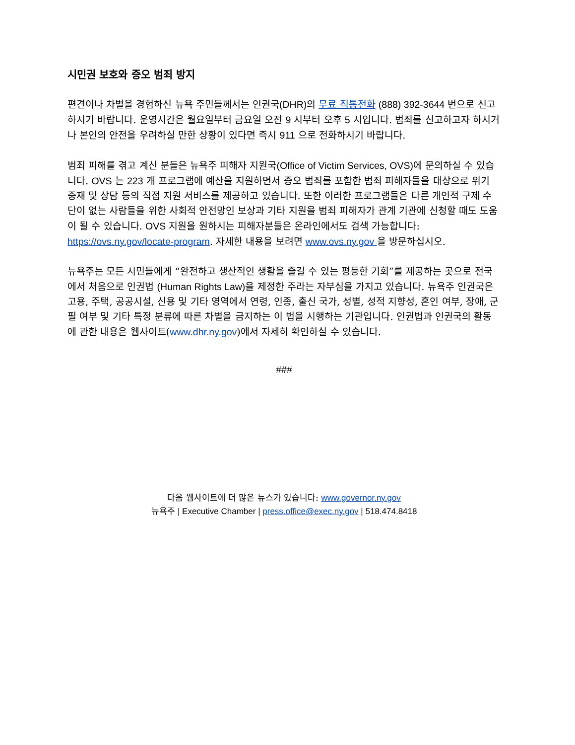시민권 보호와 증오 범죄 방지
편견이나 차별을 경험하신 뉴욕 주민들께서는 인권국(DHR) 의 무료 직통전화 (888) 392-3644 번으로 신고하시기 바랍니다. 운영시간은 월요일부터 금요일 오전 9 시부터 오후 5 시입니다. 범죄를 신고하고자 하시거나 본인의 안전을 우려하실 만한 상황이 있다면 즉시 911 으로 전화하시기 바랍니다.
범죄 피해를 겪고 계신 분들은 뉴욕주 피해자 지원국(Office of Victim Services, OVS) 에 문의하실 수 있습니다. OVS 는 223 개 프로그램에 예산을 지원하면서 증오 범죄를 포함한 범죄 피해자들을 대상으로 위기 중재 및 상담 등의 직접 지원 서비스를 제공하고 있습니다. 또한 이러한 프로그램들은 다른 개인적 구제 수단이 없는 사람들을 위한 사회적 안전망인 보상과 기타 지원을 범죄 피해자가 관계 기관에 신청할 때도 도움이 될 수 있습니다. OVS 지원을 원하시는 피해자분들은 온라인에서도 검색 가능합니다: https://ovs.ny.gov/locate-program. 자세한 내용을 보려면 www.ovs.ny.gov 을 방문하십시오.
뉴욕주는 모든 시민들에게 “완전하고 생산적인 생활을 즐길 수 있는 평등한 기회”를 제공하는 곳으로 전국에서 처음으로 인권법 (Human Rights Law) 을 제정한 주라는 자부심을 가지고 있습니다. 뉴욕주 인권국은 고용, 주택, 공공시설, 신용 및 기타 영역에서 연령, 인종, 출신 국가, 성별, 성적 지향성, 혼인 여부, 장애, 군필 여부 및 기타 특정 분류에 따른 차별을 금지하는 이 법을 시행하는 기관입니다. 인권법과 인권국의 활동에 관한 내용은 웹사이트(www.dhr.ny.gov)에서 자세히 확인하실 수 있습니다.
###
다음 웹사이트에 더 많은 뉴스가 있습니다: www.governor.ny.gov
뉴욕주 | Executive Chamber | press.office@exec.ny.gov | 518.474.8418